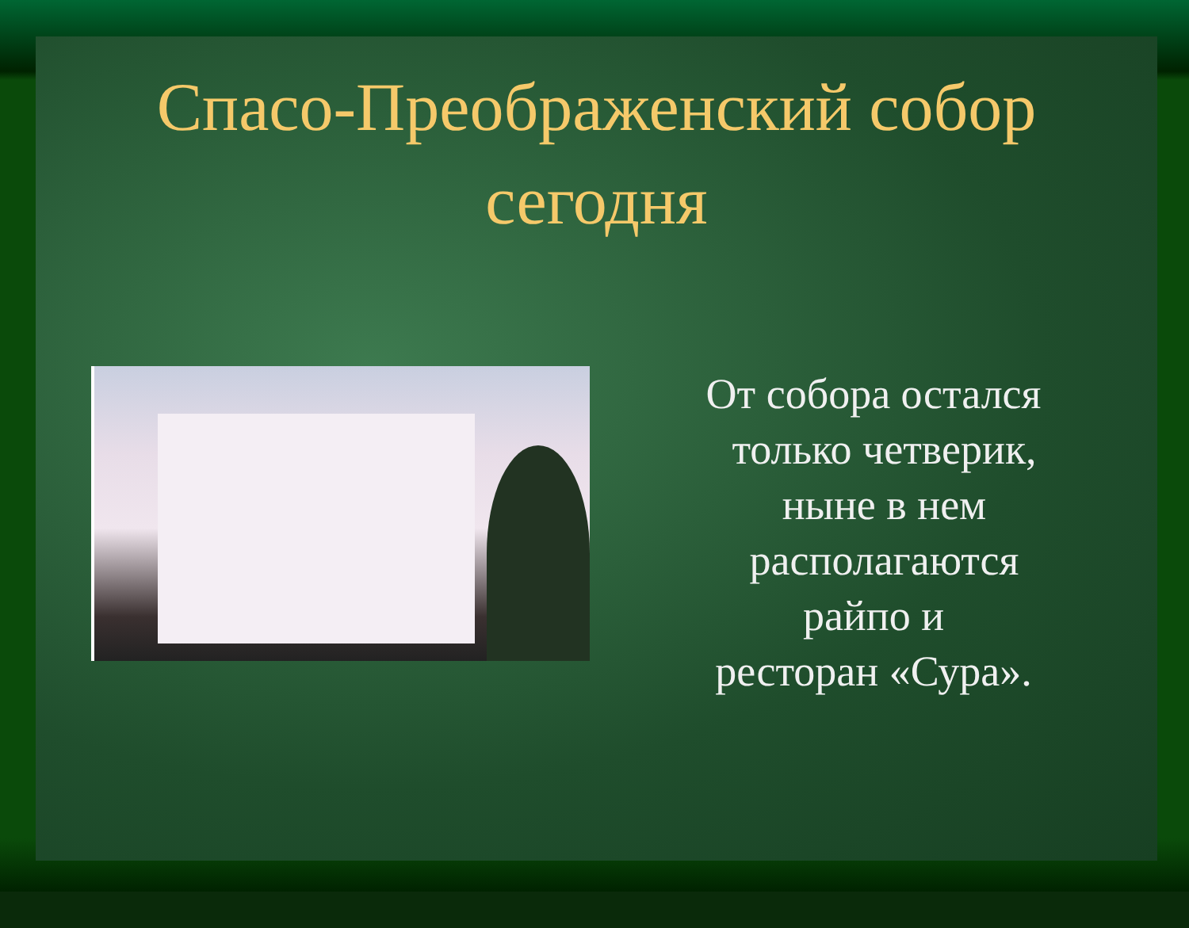Спасо-Преображенский собор
сегодня
От собора остался
только четверик,
ныне в нем
располагаются
райпо и
ресторан «Сура».